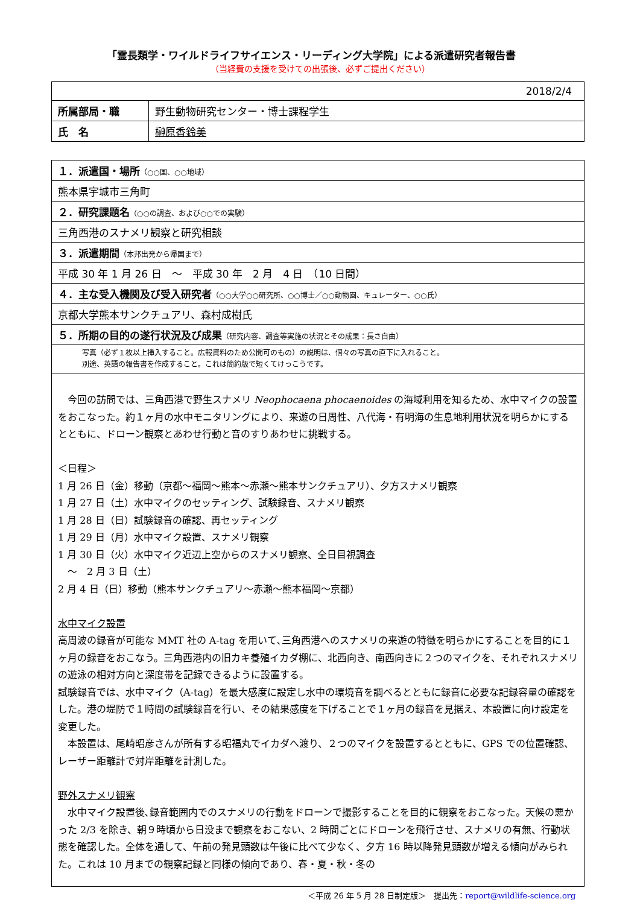「霊長類学・ワイルドライフサイエンス・リーディング大学院」による派遣研究者報告書
（当経費の支援を受けての出張後、必ずご提出ください）
| 2018/2/4 | |
| 所属部局・職 | 野生動物研究センター・博士課程学生 |
| 氏 名 | 榊原香鈴美 |
| １．派遣国・場所 （○○国、○○地域） |
| 熊本県宇城市三角町 |
| ２．研究課題名 （○○の調査、および○○での実験） |
| 三角西港のスナメリ観察と研究相談 |
| ３．派遣期間 （本邦出発から帰国まで） |
| 平成 30 年 1 月 26 日 ～ 平成 30 年 2 月 4 日 （10 日間） |
| ４．主な受入機関及び受入研究者 （○○大学○○研究所、○○博士／○○動物園、キュレーター、○○氏） |
| 京都大学熊本サンクチュアリ、森村成樹氏 |
| ５．所期の目的の遂行状況及び成果 （研究内容、調査等実施の状況とその成果：長さ自由） |
| 写真（必ず１枚以上挿入すること。広報資料のため公開可のもの）の説明は、個々の写真の直下に入れること。 別途、英語の報告書を作成すること。これは簡約版で短くてけっこうです。 |
| 今回の訪問では、三角西港で野生スナメリ Neophocaena phocaenoides の海域利用を知るため、水中マイクの設置をおこなった。約１ヶ月の水中モニタリングにより、来遊の日周性、八代海・有明海の生息地利用状況を明らかにするとともに、ドローン観察とあわせ行動と音のすりあわせに挑戦する。 ＜日程＞ 1 月 26 日（金）移動（京都～福岡～熊本～赤瀬～熊本サンクチュアリ）、夕方スナメリ観察 1 月 27 日（土）水中マイクのセッティング、試験録音、スナメリ観察 1 月 28 日（日）試験録音の確認、再セッティング 1 月 29 日（月）水中マイク設置、スナメリ観察 1 月 30 日（火）水中マイク近辺上空からのスナメリ観察、全日目視調査 ～ 2 月 3 日（土） 2 月 4 日（日）移動（熊本サンクチュアリ～赤瀬～熊本福岡～京都） 水中マイク設置 高周波の録音が可能な MMT 社の A-tag を用いて､三角西港へのスナメリの来遊の特徴を明らかにすることを目的に１ヶ月の録音をおこなう。三角西港内の旧カキ養殖イカダ棚に、北西向き、南西向きに２つのマイクを、それぞれスナメリの遊泳の相対方向と深度帯を記録できるように設置する。 試験録音では、水中マイク（A-tag）を最大感度に設定し水中の環境音を調べるとともに録音に必要な記録容量の確認をした。港の堤防で１時間の試験録音を行い、その結果感度を下げることで１ヶ月の録音を見据え、本設置に向け設定を変更した。 本設置は、尾崎昭彦さんが所有する昭福丸でイカダへ渡り、２つのマイクを設置するとともに、GPS での位置確認、レーザー距離計で対岸距離を計測した。 野外スナメリ観察 水中マイク設置後､録音範囲内でのスナメリの行動をドローンで撮影することを目的に観察をおこなった。天候の悪かった 2/3 を除き、朝９時頃から日没まで観察をおこない、2 時間ごとにドローンを飛行させ、スナメリの有無、行動状態を確認した。全体を通して、午前の発見頭数は午後に比べて少なく、夕方 16 時以降発見頭数が増える傾向がみられた。これは 10 月までの観察記録と同様の傾向であり、春・夏・秋・冬の |
＜平成 26 年 5 月 28 日制定版＞　提出先：report@wildlife-science.org